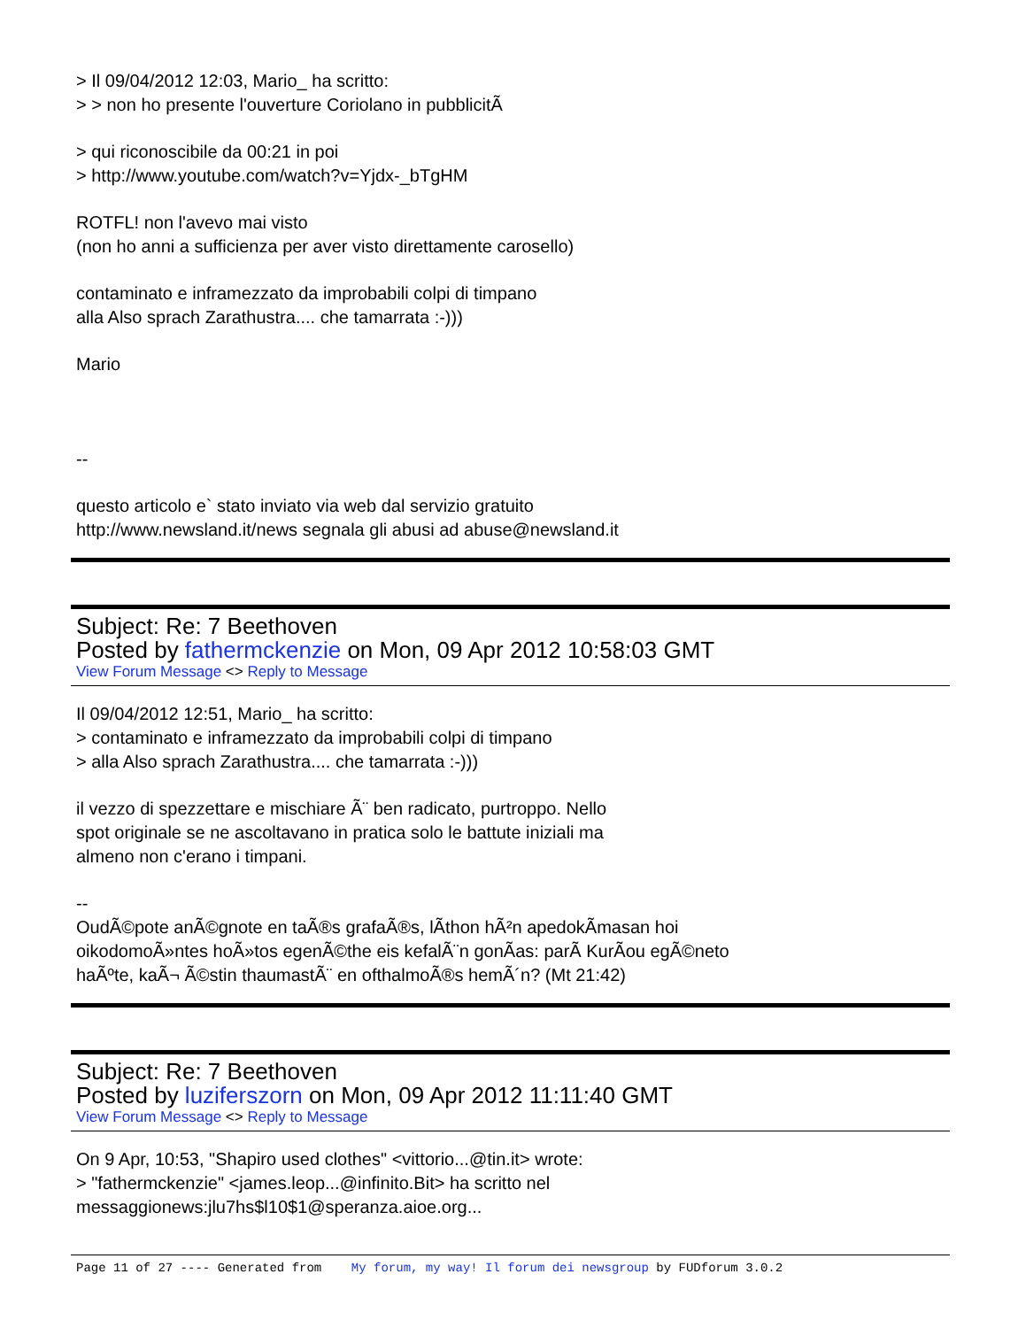> Il 09/04/2012 12:03, Mario_ ha scritto:
> > non ho presente l'ouverture Coriolano in pubblicitÃ
> qui riconoscibile da 00:21 in poi
> http://www.youtube.com/watch?v=Yjdx-_bTgHM
ROTFL! non l'avevo mai visto
(non ho anni a sufficienza per aver visto direttamente carosello)
contaminato e inframezzato da improbabili colpi di timpano
alla Also sprach Zarathustra.... che tamarrata :-)))
Mario
--
questo articolo e` stato inviato via web dal servizio gratuito
http://www.newsland.it/news segnala gli abusi ad abuse@newsland.it
Subject: Re: 7 Beethoven
Posted by fathermckenzie on Mon, 09 Apr 2012 10:58:03 GMT
View Forum Message <> Reply to Message
Il 09/04/2012 12:51, Mario_ ha scritto:
> contaminato e inframezzato da improbabili colpi di timpano
> alla Also sprach Zarathustra.... che tamarrata :-)))
il vezzo di spezzettare e mischiare Ã¨ ben radicato, purtroppo. Nello
spot originale se ne ascoltavano in pratica solo le battute iniziali ma
almeno non c'erano i timpani.
--
OudÃ©pote anÃ©gnote en taÃ®s grafaÃ®s, lÃ­thon hÃ²n apedokÃ­masan hoi
oikodomoÃ»ntes hoÃ»tos egenÃ©the eis kefalÃ¨n gonÃ­as: parÃ KurÃ­ou egÃ©neto
haÃºte, kaÃ¬ Ã©stin thaumastÃ¨ en ofthalmoÃ®s hemÃ´n? (Mt 21:42)
Subject: Re: 7 Beethoven
Posted by luziferszorn on Mon, 09 Apr 2012 11:11:40 GMT
View Forum Message <> Reply to Message
On 9 Apr, 10:53, "Shapiro used clothes" <vittorio...@tin.it> wrote:
> "fathermckenzie" <james.leop...@infinito.Bit> ha scritto nel
messaggionews:jlu7hs$l10$1@speranza.aioe.org...
Page 11 of 27 ---- Generated from My forum, my way! Il forum dei newsgroup by FUDforum 3.0.2